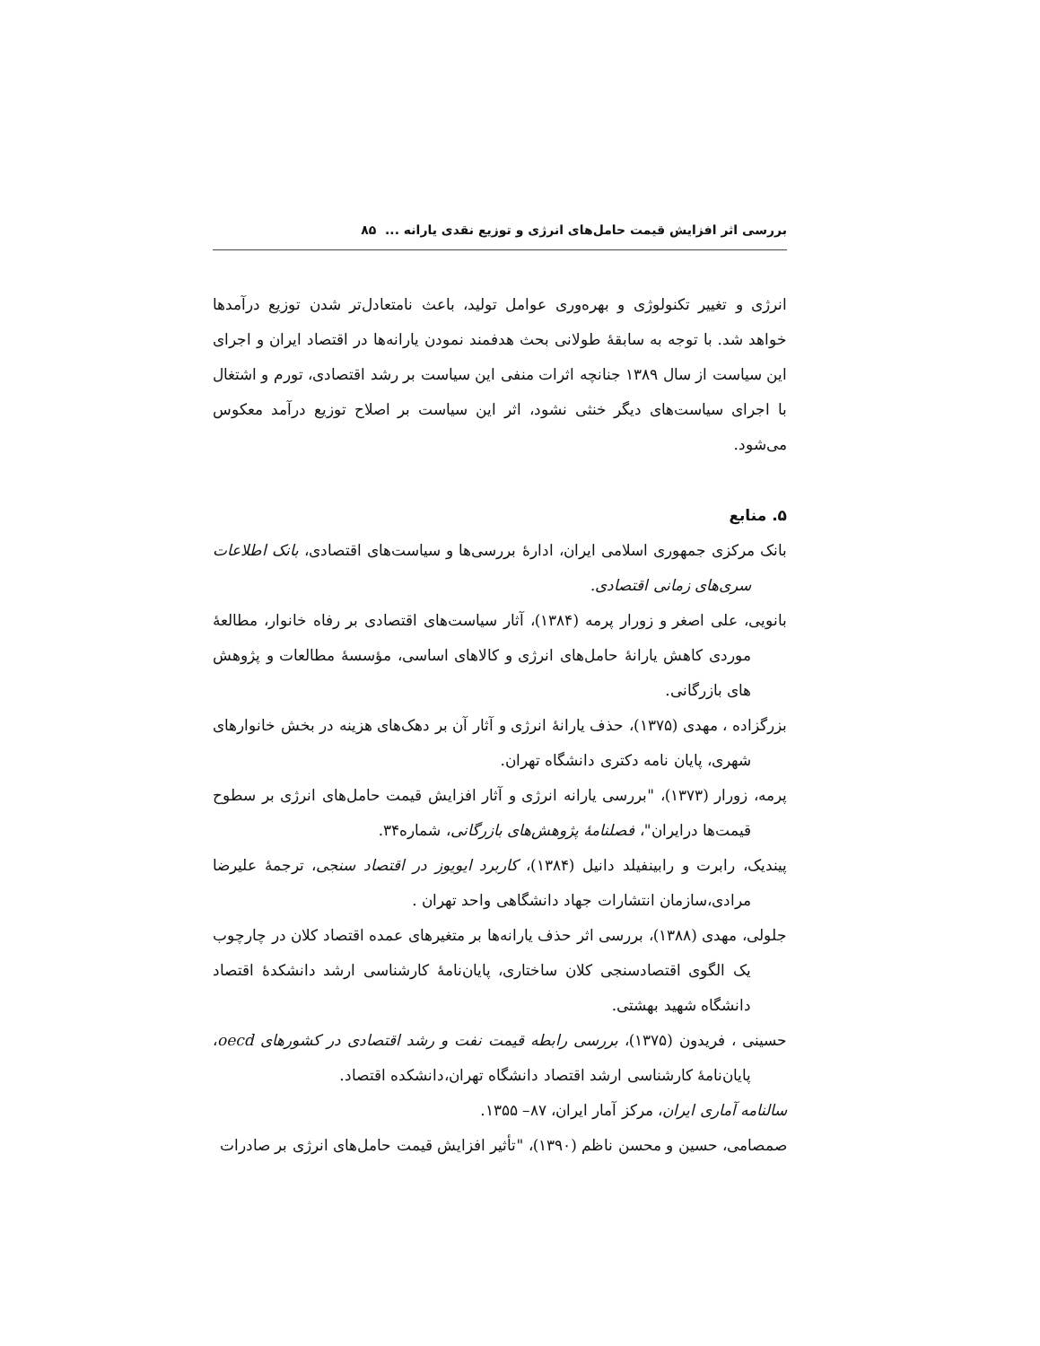بررسی اثر افزایش قیمت حامل‌های انرژی و توزیع نقدی یارانه ... ۸۵
انرژی و تغییر تکنولوژی و بهره‌وری عوامل تولید، باعث نامتعادل‌تر شدن توزیع درآمدها خواهد شد. با توجه به سابقهٔ طولانی بحث هدفمند نمودن یارانه‌ها در اقتصاد ایران و اجرای این سیاست از سال ۱۳۸۹ جنانچه اثرات منفی این سیاست بر رشد اقتصادی، تورم و اشتغال با اجرای سیاست‌های دیگر خنثی نشود، اثر این سیاست بر اصلاح توزیع درآمد معکوس می‌شود.
۵. منابع
بانک مرکزی جمهوری اسلامی ایران، ادارهٔ بررسی‌ها و سیاست‌های اقتصادی، بانک اطلاعات سری‌های زمانی اقتصادی.
بانویی، علی اصغر و زورار پرمه (۱۳۸۴)، آثار سیاست‌های اقتصادی بر رفاه خانوار، مطالعهٔ موردی کاهش یارانهٔ حامل‌های انرژی و کالاهای اساسی، مؤسسهٔ مطالعات و پژوهش های بازرگانی.
بزرگزاده ، مهدی (۱۳۷۵)، حذف یارانهٔ انرژی و آثار آن بر دهک‌های هزینه در بخش خانوارهای شهری، پایان نامه دکتری دانشگاه تهران.
پرمه، زورار (۱۳۷۳)، "بررسی یارانه انرژی و آثار افزایش قیمت حامل‌های انرژی بر سطوح قیمت‌ها درایران"، فصلنامهٔ پژوهش‌های بازرگانی، شماره۳۴.
پیندیک، رابرت و رابینفیلد دانیل (۱۳۸۴)، کاربرد ایویوز در اقتصاد سنجی، ترجمهٔ علیرضا مرادی،سازمان انتشارات جهاد دانشگاهی واحد تهران .
جلولی، مهدی (۱۳۸۸)، بررسی اثر حذف یارانه‌ها بر متغیرهای عمده اقتصاد کلان در چارچوب یک الگوی اقتصادسنجی کلان ساختاری، پایان‌نامهٔ کارشناسی ارشد دانشکدهٔ اقتصاد دانشگاه شهید بهشتی.
حسینی ، فریدون (۱۳۷۵)، بررسی رابطه قیمت نفت و رشد اقتصادی در کشورهای oecd، پایان‌نامهٔ کارشناسی ارشد اقتصاد دانشگاه تهران،دانشکده اقتصاد.
سالنامه آماری ایران، مرکز آمار ایران، ۸۷– ۱۳۵۵.
صمصامی، حسین و محسن ناظم (۱۳۹۰)، "تأثیر افزایش قیمت حامل‌های انرژی بر صادرات